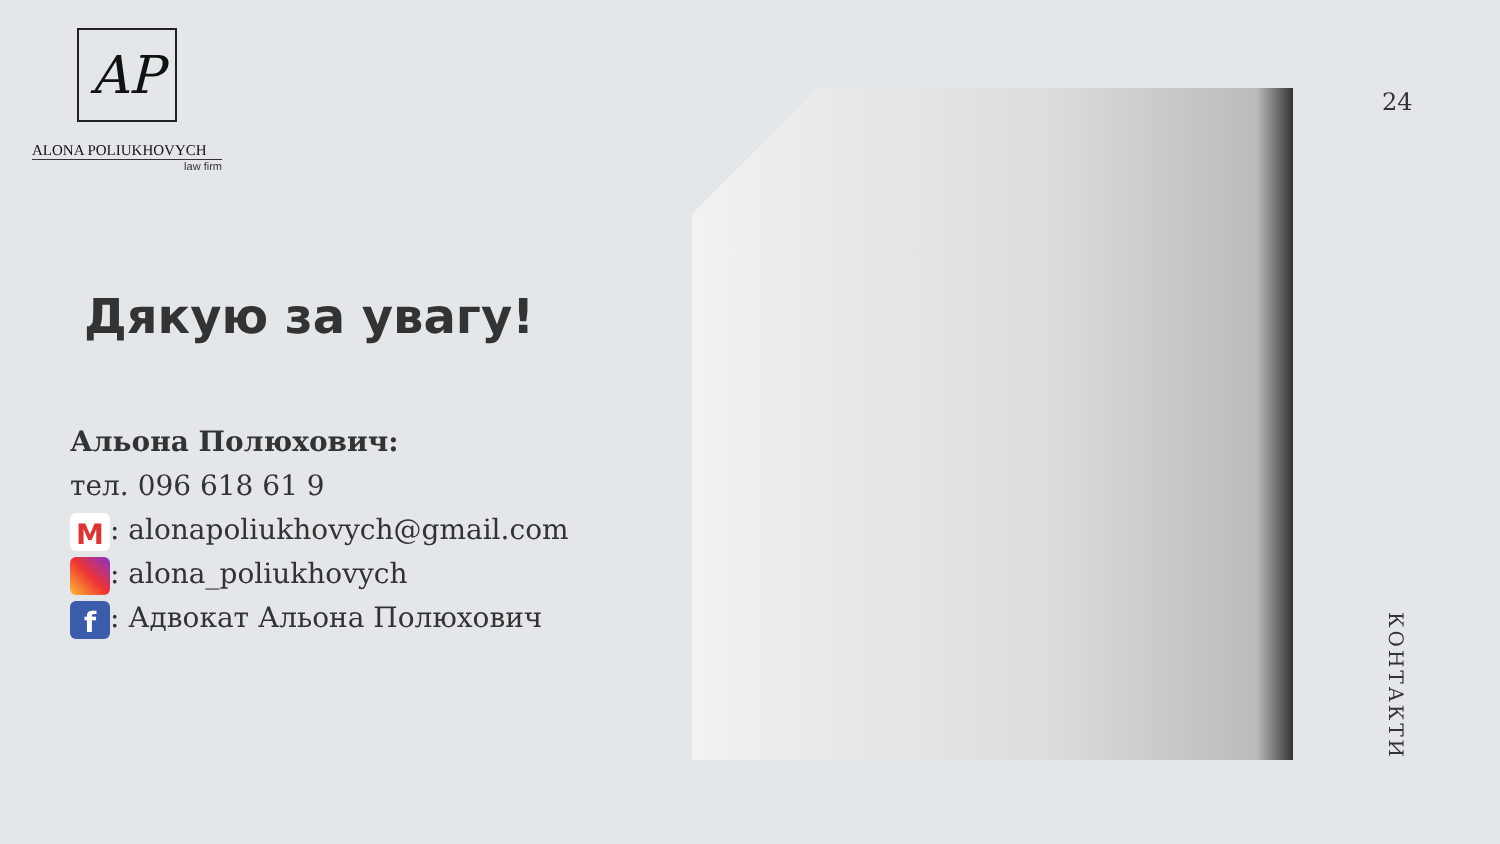AP
ALONA POLIUKHOVYCH
law firm
Дякую за увагу!
Альона Полюхович:
тел. 096 618 61 9
M: alonapoliukhovych@gmail.com
: alona_poliukhovych
f: Адвокат Альона Полюхович
24
КОНТАКТИ